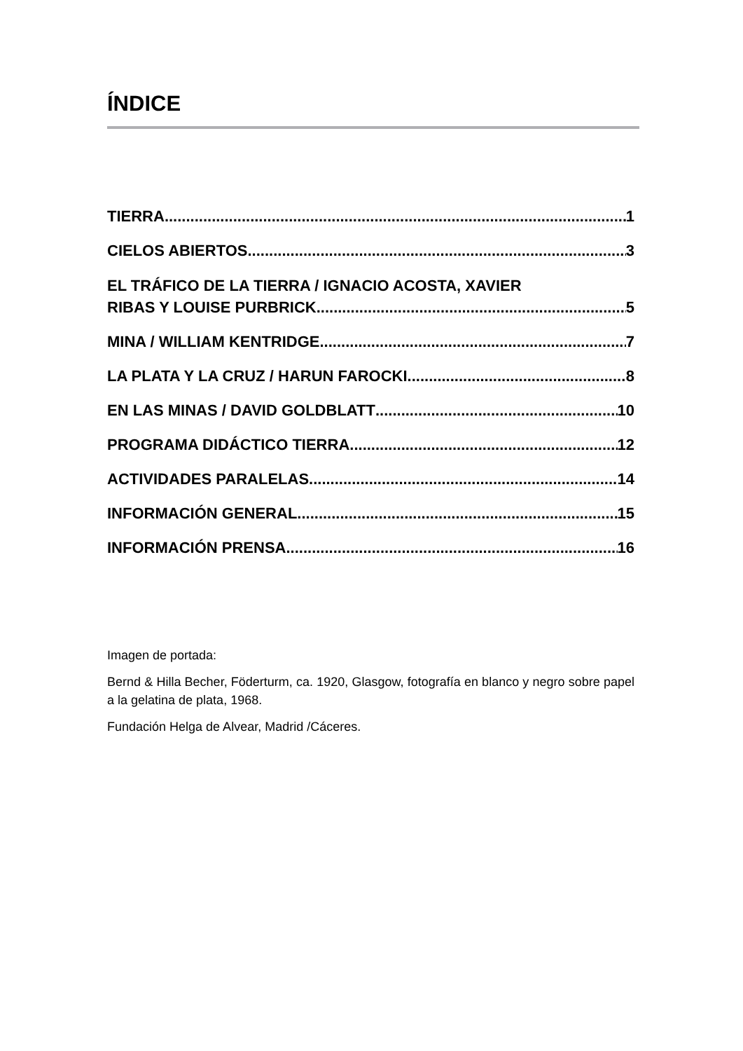ÍNDICE
TIERRA 1
CIELOS ABIERTOS 3
EL TRÁFICO DE LA TIERRA / IGNACIO ACOSTA, XAVIER
RIBAS Y LOUISE PURBRICK 5
MINA / WILLIAM KENTRIDGE 7
LA PLATA Y LA CRUZ / HARUN FAROCKI 8
EN LAS MINAS / DAVID GOLDBLATT 10
PROGRAMA DIDÁCTICO TIERRA 12
ACTIVIDADES PARALELAS 14
INFORMACIÓN GENERAL 15
INFORMACIÓN PRENSA 16
Imagen de portada:
Bernd & Hilla Becher, Föderturm, ca. 1920, Glasgow, fotografía en blanco y negro sobre papel a la gelatina de plata, 1968.
Fundación Helga de Alvear, Madrid /Cáceres.